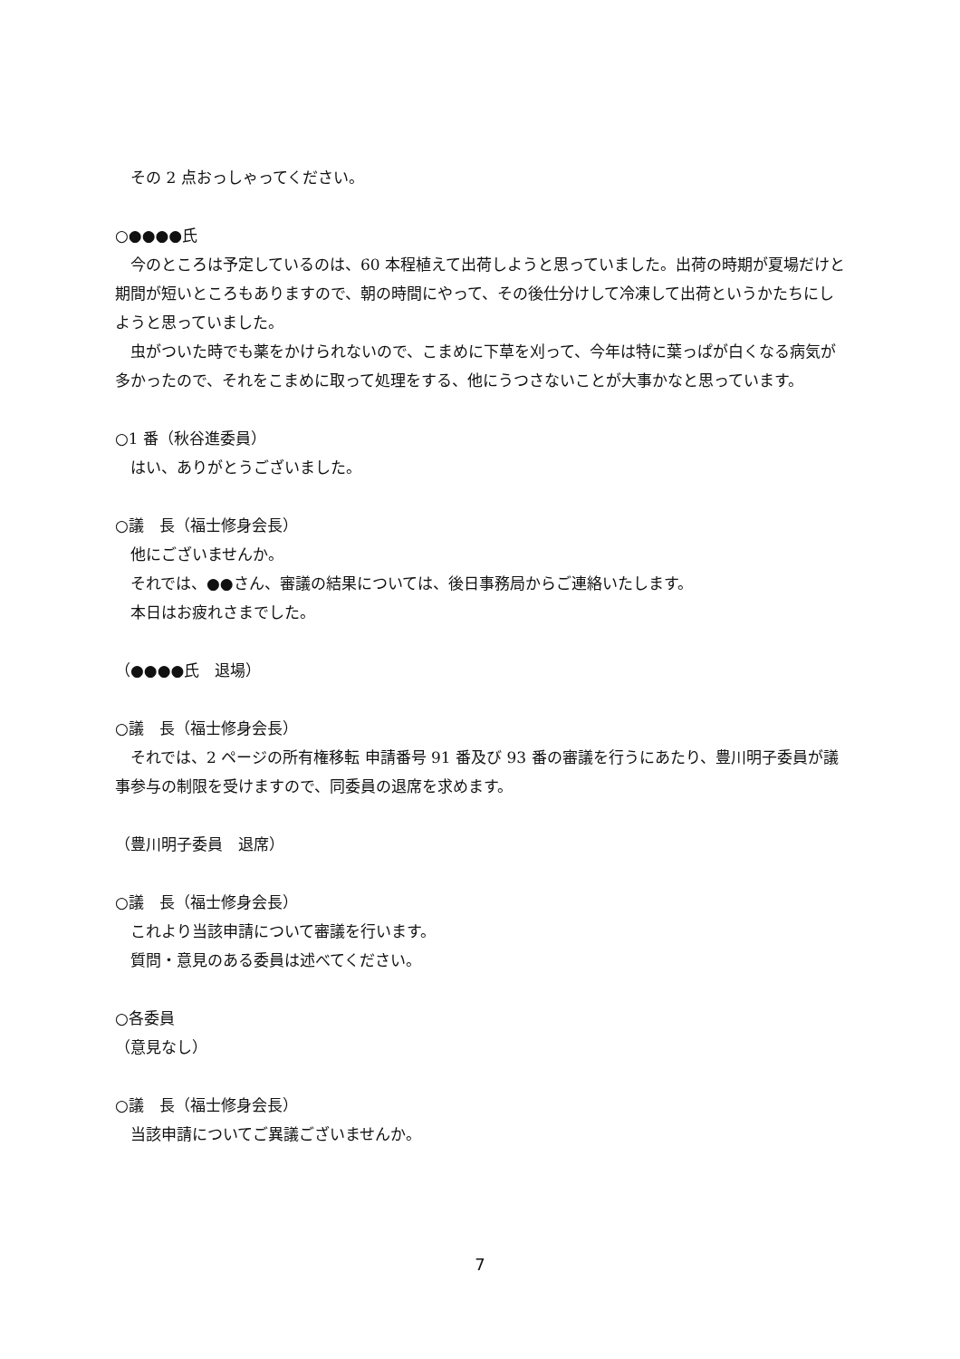その 2 点おっしゃってください。
○●●●●氏
　今のところは予定しているのは、60 本程植えて出荷しようと思っていました。出荷の時期が夏場だけと期間が短いところもありますので、朝の時間にやって、その後仕分けして冷凍して出荷というかたちにしようと思っていました。
　虫がついた時でも薬をかけられないので、こまめに下草を刈って、今年は特に葉っぱが白くなる病気が多かったので、それをこまめに取って処理をする、他にうつさないことが大事かなと思っています。
○1 番（秋谷進委員）
　はい、ありがとうございました。
○議　長（福士修身会長）
　他にございませんか。
　それでは、●●さん、審議の結果については、後日事務局からご連絡いたします。
　本日はお疲れさまでした。
（●●●●氏　退場）
○議　長（福士修身会長）
　それでは、2 ページの所有権移転 申請番号 91 番及び 93 番の審議を行うにあたり、豊川明子委員が議事参与の制限を受けますので、同委員の退席を求めます。
（豊川明子委員　退席）
○議　長（福士修身会長）
　これより当該申請について審議を行います。
　質問・意見のある委員は述べてください。
○各委員
（意見なし）
○議　長（福士修身会長）
　当該申請についてご異議ございませんか。
7